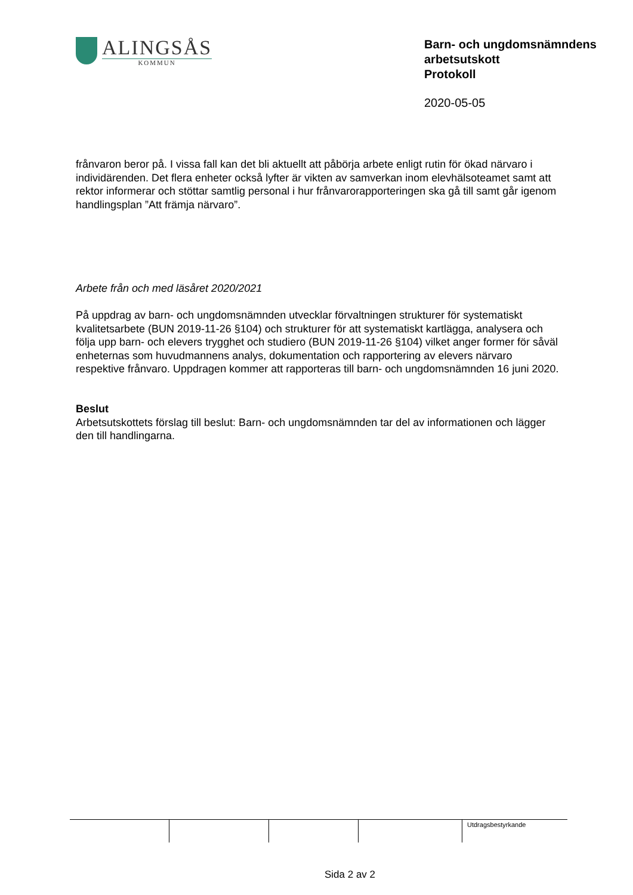ALINGSÅS
KOMMUN
Barn- och ungdomsnämndens arbetsutskott
Protokoll
2020-05-05
frånvaron beror på. I vissa fall kan det bli aktuellt att påbörja arbete enligt rutin för ökad närvaro i individärenden. Det flera enheter också lyfter är vikten av samverkan inom elevhälsoteamet samt att rektor informerar och stöttar samtlig personal i hur frånvarorapporteringen ska gå till samt går igenom handlingsplan ”Att främja närvaro”.
Arbete från och med läsåret 2020/2021
På uppdrag av barn- och ungdomsnämnden utvecklar förvaltningen strukturer för systematiskt kvalitetsarbete (BUN 2019-11-26 §104) och strukturer för att systematiskt kartlägga, analysera och följa upp barn- och elevers trygghet och studiero (BUN 2019-11-26 §104) vilket anger former för såväl enheternas som huvudmannens analys, dokumentation och rapportering av elevers närvaro respektive frånvaro. Uppdragen kommer att rapporteras till barn- och ungdomsnämnden 16 juni 2020.
Beslut
Arbetsutskottets förslag till beslut: Barn- och ungdomsnämnden tar del av informationen och lägger den till handlingarna.
| | | | | Utdragsbestyrkande |
Sida 2 av 2